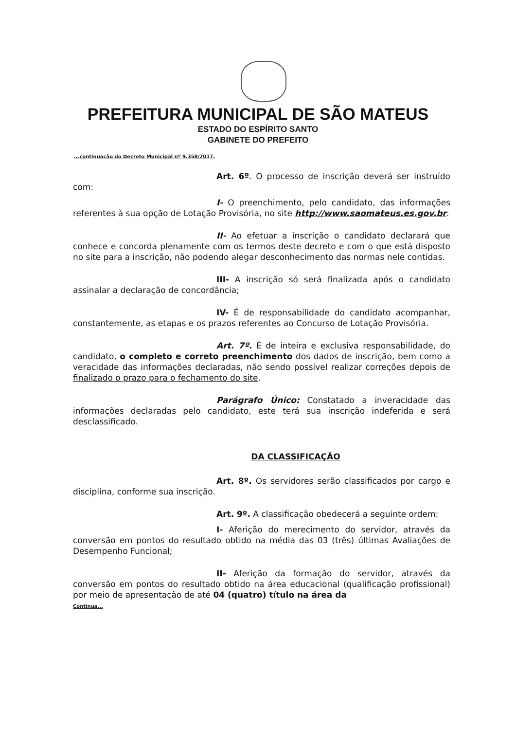PREFEITURA MUNICIPAL DE SÃO MATEUS
ESTADO DO ESPÍRITO SANTO
GABINETE DO PREFEITO
...continuação do Decreto Municipal nº 9.358/2017.
Art. 6º. O processo de inscrição deverá ser instruído com:
I- O preenchimento, pelo candidato, das informações referentes à sua opção de Lotação Provisória, no site http://www.saomateus.es.gov.br.
II- Ao efetuar a inscrição o candidato declarará que conhece e concorda plenamente com os termos deste decreto e com o que está disposto no site para a inscrição, não podendo alegar desconhecimento das normas nele contidas.
III- A inscrição só será finalizada após o candidato assinalar a declaração de concordância;
IV- É de responsabilidade do candidato acompanhar, constantemente, as etapas e os prazos referentes ao Concurso de Lotação Provisória.
Art. 7º. É de inteira e exclusiva responsabilidade, do candidato, o completo e correto preenchimento dos dados de inscrição, bem como a veracidade das informações declaradas, não sendo possível realizar correções depois de finalizado o prazo para o fechamento do site.
Parágrafo Único: Constatado a inveracidade das informações declaradas pelo candidato, este terá sua inscrição indeferida e será desclassificado.
DA CLASSIFICAÇÃO
Art. 8º. Os servidores serão classificados por cargo e disciplina, conforme sua inscrição.
Art. 9º. A classificação obedecerá a seguinte ordem:
I- Aferição do merecimento do servidor, através da conversão em pontos do resultado obtido na média das 03 (três) últimas Avaliações de Desempenho Funcional;
II- Aferição da formação do servidor, através da conversão em pontos do resultado obtido na área educacional (qualificação profissional) por meio de apresentação de até 04 (quatro) título na área da
Continua...